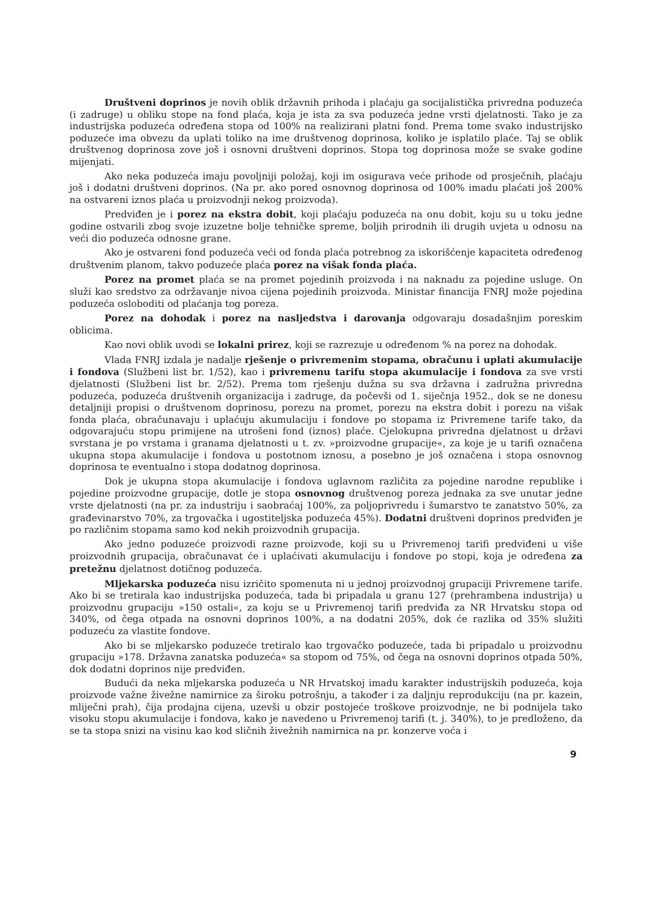Društveni doprinos je novih oblik državnih prihoda i plaćaju ga socijalistička privredna poduzeća (i zadruge) u obliku stope na fond plaća, koja je ista za sva poduzeća jedne vrsti djelatnosti. Tako je za industrijska poduzeća određena stopa od 100% na realizirani platni fond. Prema tome svako industrijsko poduzeće ima obvezu da uplati toliko na ime društvenog doprinosa, koliko je isplatilo plaće. Taj se oblik društvenog doprinosa zove još i osnovni društveni doprinos. Stopa tog doprinosa može se svake godine mijenjati.
Ako neka poduzeća imaju povoljniji položaj, koji im osigurava veće prihode od prosječnih, plaćaju još i dodatni društveni doprinos. (Na pr. ako pored osnovnog doprinosa od 100% imadu plaćati još 200% na ostvareni iznos plaća u proizvodnji nekog proizvoda).
Predviđen je i porez na ekstra dobit, koji plaćaju poduzeća na onu dobit, koju su u toku jedne godine ostvarili zbog svoje izuzetne bolje tehničke spreme, boljih prirodnih ili drugih uvjeta u odnosu na veći dio poduzeća odnosne grane.
Ako je ostvareni fond poduzeća veći od fonda plaća potrebnog za iskorišćenje kapaciteta određenog društvenim planom, takvo poduzeće plaća porez na višak fonda plaća.
Porez na promet plaća se na promet pojedinih proizvoda i na naknadu za pojedine usluge. On služi kao sredstvo za održavanje nivoa cijena pojedinih proizvoda. Ministar financija FNRJ može pojedina poduzeća osloboditi od plaćanja tog poreza.
Porez na dohodak i porez na nasljedstva i darovanja odgovaraju dosadašnjim poreskim oblicima.
Kao novi oblik uvodi se lokalni prirez, koji se razrezuje u određenom % na porez na dohodak.
Vlada FNRJ izdala je nadalje rješenje o privremenim stopama, obračunu i uplati akumulacije i fondova (Službeni list br. 1/52), kao i privremenu tarifu stopa akumulacije i fondova za sve vrsti djelatnosti (Službeni list br. 2/52). Prema tom rješenju dužna su sva državna i zadružna privredna poduzeća, poduzeća društvenih organizacija i zadruge, da počevši od 1. siječnja 1952., dok se ne donesu detaljniji propisi o društvenom doprinosu, porezu na promet, porezu na ekstra dobit i porezu na višak fonda plaća, obračunavaju i uplaćuju akumulaciju i fondove po stopama iz Privremene tarife tako, da odgovarajuću stopu primijene na utrošeni fond (iznos) plaće. Cjelokupna privredna djelatnost u državi svrstana je po vrstama i granama djelatnosti u t. zv. »proizvodne grupacije«, za koje je u tarifi označena ukupna stopa akumulacije i fondova u postotnom iznosu, a posebno je još označena i stopa osnovnog doprinosa te eventualno i stopa dodatnog doprinosa.
Dok je ukupna stopa akumulacije i fondova uglavnom različita za pojedine narodne republike i pojedine proizvodne grupacije, dotle je stopa osnovnog društvenog poreza jednaka za sve unutar jedne vrste djelatnosti (na pr. za industriju i saobraćaj 100%, za poljoprivredu i šumarstvo te zanatstvo 50%, za građevinarstvo 70%, za trgovačka i ugostiteljska poduzeća 45%). Dodatni društveni doprinos predviđen je po različnim stopama samo kod nekih proizvodnih grupacija.
Ako jedno poduzeće proizvodi razne proizvode, koji su u Privremenoj tarifi predviđeni u više proizvodnih grupacija, obračunavat će i uplaćivati akumulaciju i fondove po stopi, koja je određena za pretežnu djelatnost dotičnog poduzeća.
Mljekarska poduzeća nisu izričito spomenuta ni u jednoj proizvodnoj grupaciji Privremene tarife. Ako bi se tretirala kao industrijska poduzeća, tada bi pripadala u granu 127 (prehrambena industrija) u proizvodnu grupaciju »150 ostali«, za koju se u Privremenoj tarifi predviđa za NR Hrvatsku stopa od 340%, od čega otpada na osnovni doprinos 100%, a na dodatni 205%, dok će razlika od 35% služiti poduzeću za vlastite fondove.
Ako bi se mljekarsko poduzeće tretiralo kao trgovačko poduzeće, tada bi pripadalo u proizvodnu grupaciju »178. Državna zanatska poduzeća« sa stopom od 75%, od čega na osnovni doprinos otpada 50%, dok dodatni doprinos nije predviđen.
Budući da neka mljekarska poduzeća u NR Hrvatskoj imadu karakter industrijskih poduzeća, koja proizvode važne živežne namirnice za široku potrošnju, a također i za daljnju reprodukciju (na pr. kazein, mliječni prah), čija prodajna cijena, uzevši u obzir postojeće troškove proizvodnje, ne bi podnijela tako visoku stopu akumulacije i fondova, kako je navedeno u Privremenoj tarifi (t. j. 340%), to je predloženo, da se ta stopa snizi na visinu kao kod sličnih živežnih namirnica na pr. konzerve voća i
9